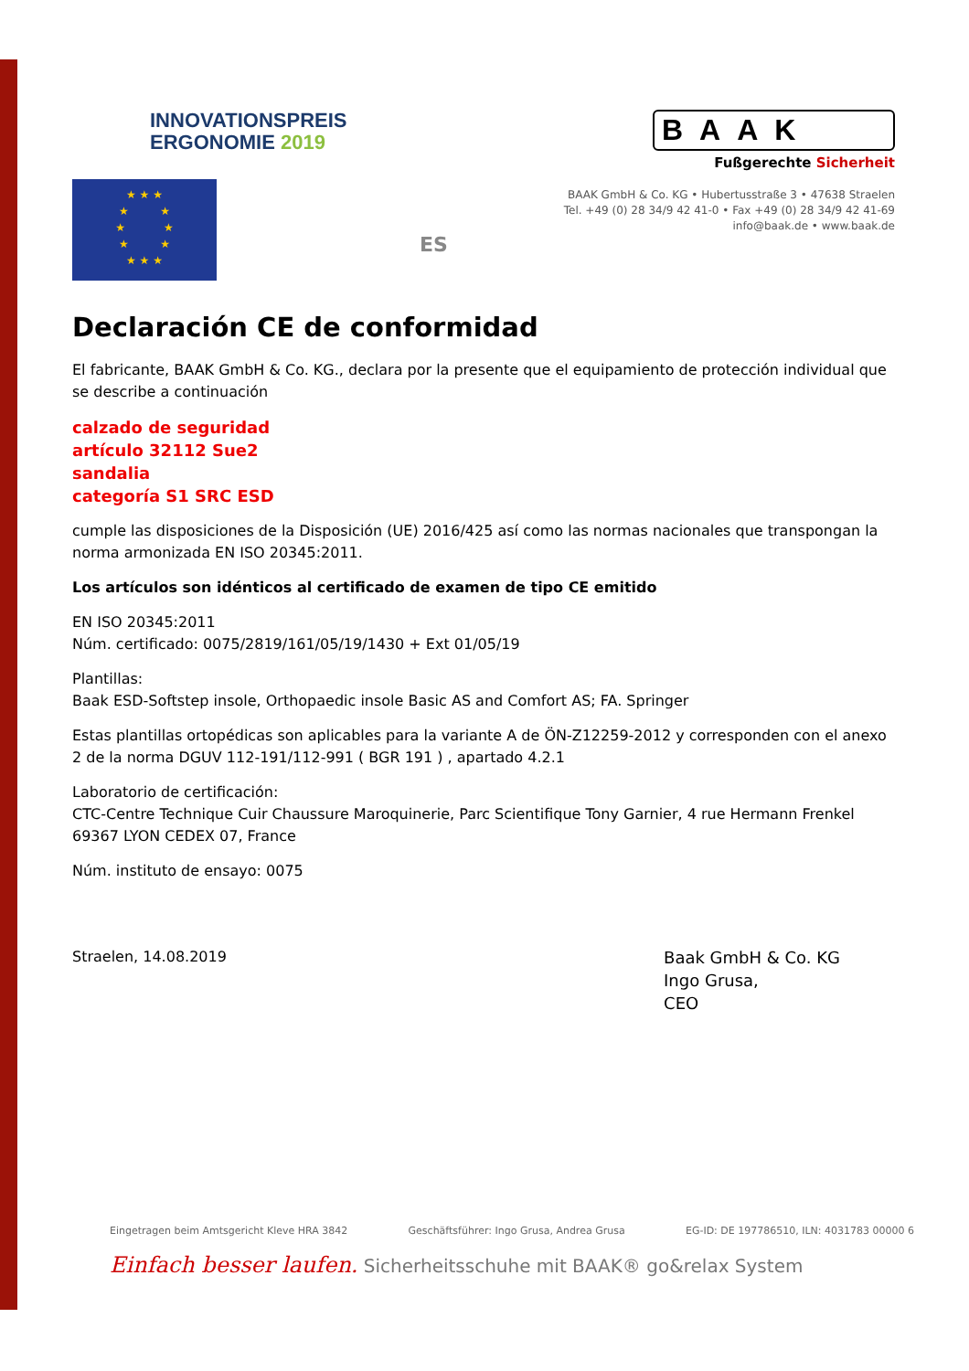INNOVATIONSPREIS
ERGONOMIE 2019
BAAK
Fußgerechte Sicherheit
BAAK GmbH & Co. KG • Hubertusstraße 3 • 47638 Straelen
Tel. +49 (0) 28 34/9 42 41-0 • Fax +49 (0) 28 34/9 42 41-69
info@baak.de • www.baak.de
★ ★ ★
★ ★
★ ★
★ ★
★ ★ ★
ES
Declaración CE de conformidad
El fabricante, BAAK GmbH & Co. KG., declara por la presente que el equipamiento de protección individual que se describe a continuación
calzado de seguridad
artículo 32112 Sue2
sandalia
categoría S1 SRC ESD
cumple las disposiciones de la Disposición (UE) 2016/425 así como las normas nacionales que transpongan la norma armonizada EN ISO 20345:2011.
Los artículos son idénticos al certificado de examen de tipo CE emitido
EN ISO 20345:2011
Núm. certificado: 0075/2819/161/05/19/1430 + Ext 01/05/19
Plantillas:
Baak ESD-Softstep insole, Orthopaedic insole Basic AS and Comfort AS; FA. Springer
Estas plantillas ortopédicas son aplicables para la variante A de ÖN-Z12259-2012 y corresponden con el anexo 2 de la norma DGUV 112-191/112-991 ( BGR 191 ) , apartado 4.2.1
Laboratorio de certificación:
CTC-Centre Technique Cuir Chaussure Maroquinerie, Parc Scientifique Tony Garnier, 4 rue Hermann Frenkel 69367 LYON CEDEX 07, France
Núm. instituto de ensayo: 0075
Straelen, 14.08.2019
Baak GmbH & Co. KG
Ingo Grusa,
CEO
Eingetragen beim Amtsgericht Kleve HRA 3842 Geschäftsführer: Ingo Grusa, Andrea Grusa EG-ID: DE 197786510, ILN: 4031783 00000 6
Einfach besser laufen. Sicherheitsschuhe mit BAAK® go&relax System